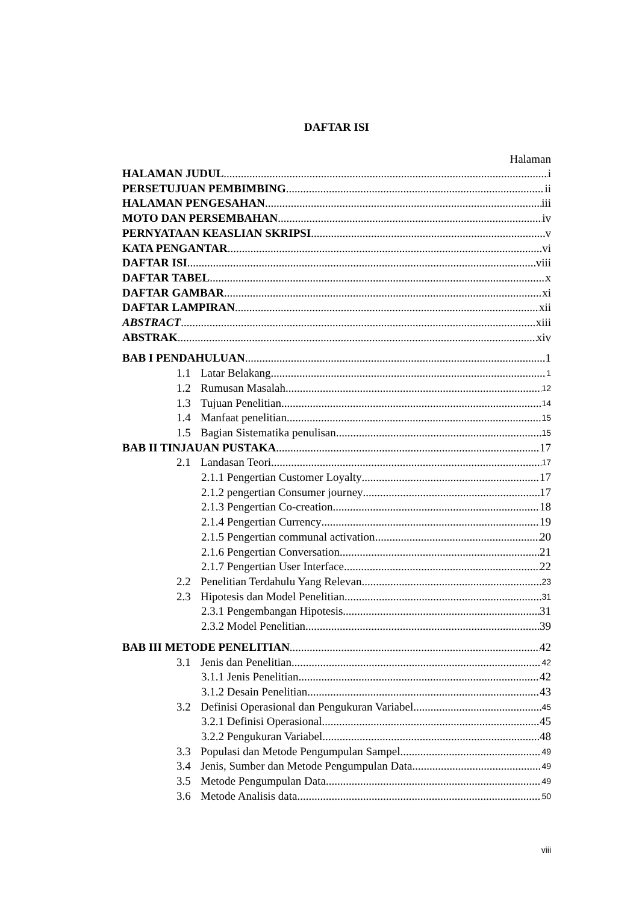DAFTAR ISI
Halaman
HALAMAN JUDUL i
PERSETUJUAN PEMBIMBING ii
HALAMAN PENGESAHAN iii
MOTO DAN PERSEMBAHAN iv
PERNYATAAN KEASLIAN SKRIPSI v
KATA PENGANTAR vi
DAFTAR ISI viii
DAFTAR TABEL x
DAFTAR GAMBAR xi
DAFTAR LAMPIRAN xii
ABSTRACT xiii
ABSTRAK xiv
BAB I PENDAHULUAN 1
1.1 Latar Belakang 1
1.2 Rumusan Masalah 12
1.3 Tujuan Penelitian 14
1.4 Manfaat penelitian 15
1.5 Bagian Sistematika penulisan 15
BAB II TINJAUAN PUSTAKA 17
2.1 Landasan Teori 17
2.1.1 Pengertian Customer Loyalty 17
2.1.2 pengertian Consumer journey 17
2.1.3 Pengertian Co-creation 18
2.1.4 Pengertian Currency 19
2.1.5 Pengertian communal activation 20
2.1.6 Pengertian Conversation 21
2.1.7 Pengertian User Interface 22
2.2 Penelitian Terdahulu Yang Relevan 23
2.3 Hipotesis dan Model Penelitian 31
2.3.1 Pengembangan Hipotesis 31
2.3.2 Model Penelitian 39
BAB III METODE PENELITIAN 42
3.1 Jenis dan Penelitian 42
3.1.1 Jenis Penelitian 42
3.1.2 Desain Penelitian 43
3.2 Definisi Operasional dan Pengukuran Variabel 45
3.2.1 Definisi Operasional 45
3.2.2 Pengukuran Variabel 48
3.3 Populasi dan Metode Pengumpulan Sampel 49
3.4 Jenis, Sumber dan Metode Pengumpulan Data 49
3.5 Metode Pengumpulan Data 49
3.6 Metode Analisis data 50
viii